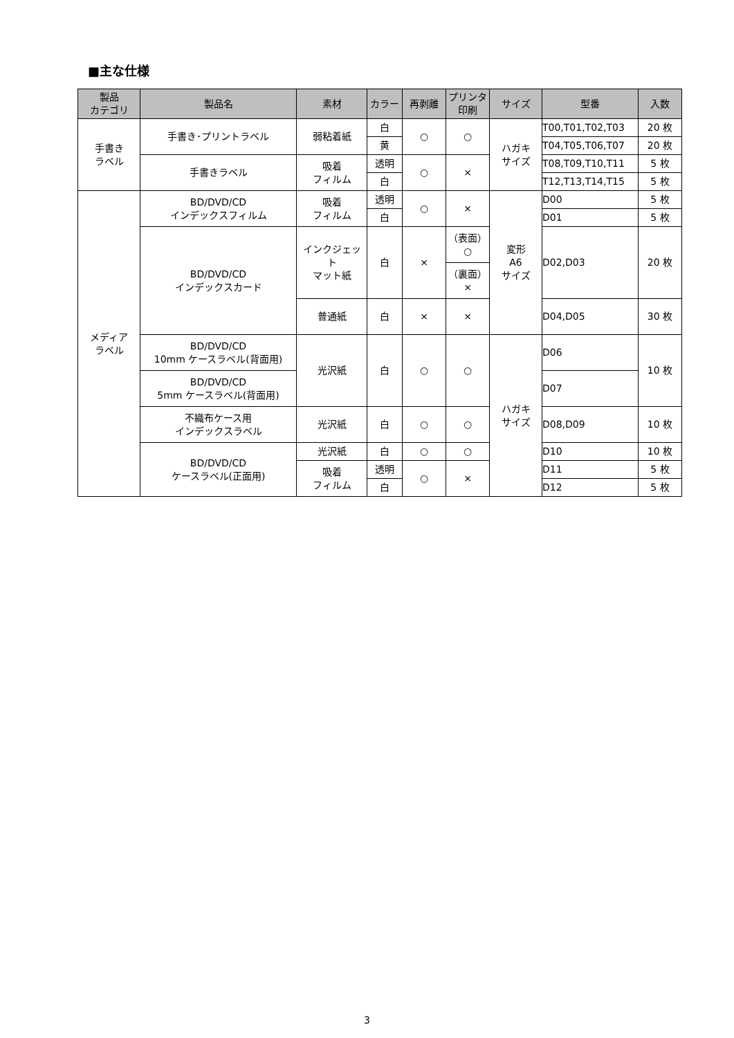■主な仕様
| 製品 カテゴリ | 製品名 | 素材 | カラー | 再剥離 | プリンタ 印刷 | サイズ | 型番 | 入数 |
| --- | --- | --- | --- | --- | --- | --- | --- | --- |
| 手書き ラベル | 手書き･プリントラベル | 弱粘着紙 | 白 | ○ | ○ | ハガキ サイズ | T00,T01,T02,T03 | 20 枚 |
| | | | 黄 | | | | T04,T05,T06,T07 | 20 枚 |
| | 手書きラベル | 吸着 フィルム | 透明 | ○ | × | | T08,T09,T10,T11 | 5 枚 |
| | | | 白 | | | | T12,T13,T14,T15 | 5 枚 |
| メディア ラベル | BD/DVD/CD インデックスフィルム | 吸着 フィルム | 透明 | ○ | × | 変形 A6 サイズ | D00 | 5 枚 |
| | | | 白 | | | | D01 | 5 枚 |
| | BD/DVD/CD インデックスカード | インクジェット マット紙 | 白 | × | （表面） ○ | | D02,D03 | 20 枚 |
| | | | | | （裏面） × | | | |
| | | 普通紙 | 白 | × | × | | D04,D05 | 30 枚 |
| | BD/DVD/CD 10mm ケースラベル(背面用) | 光沢紙 | 白 | ○ | ○ | ハガキ サイズ | D06 | 10 枚 |
| | BD/DVD/CD 5mm ケースラベル(背面用) | | | | | | D07 | |
| | 不織布ケース用 インデックスラベル | 光沢紙 | 白 | ○ | ○ | | D08,D09 | 10 枚 |
| | BD/DVD/CD ケースラベル(正面用) | 光沢紙 | 白 | ○ | ○ | | D10 | 10 枚 |
| | | 吸着 フィルム | 透明 | ○ | × | | D11 | 5 枚 |
| | | | 白 | | | | D12 | 5 枚 |
3